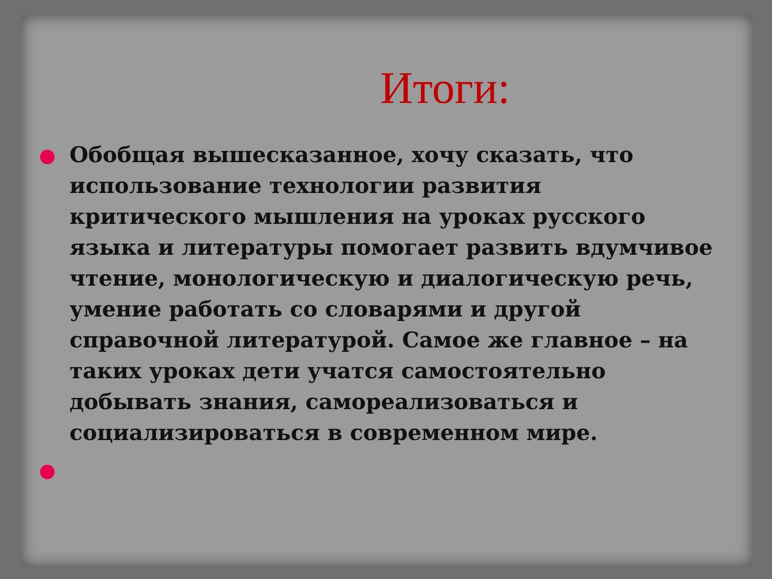Итоги:
Обобщая вышесказанное, хочу сказать, что использование технологии развития критического мышления на уроках русского языка и литературы помогает развить вдумчивое чтение, монологическую и диалогическую речь, умение работать со словарями и другой справочной литературой. Самое же главное – на таких уроках дети учатся самостоятельно добывать знания, самореализоваться и социализироваться в современном мире.